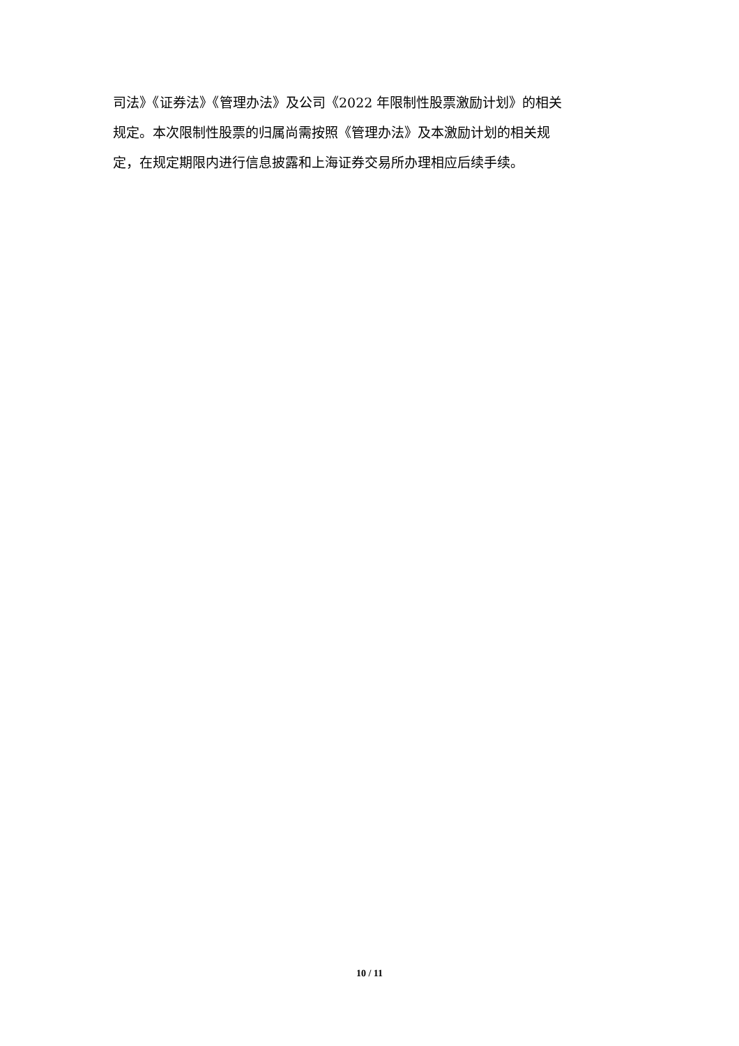司法》《证券法》《管理办法》及公司《2022 年限制性股票激励计划》的相关
规定。本次限制性股票的归属尚需按照《管理办法》及本激励计划的相关规
定，在规定期限内进行信息披露和上海证券交易所办理相应后续手续。
10 / 11